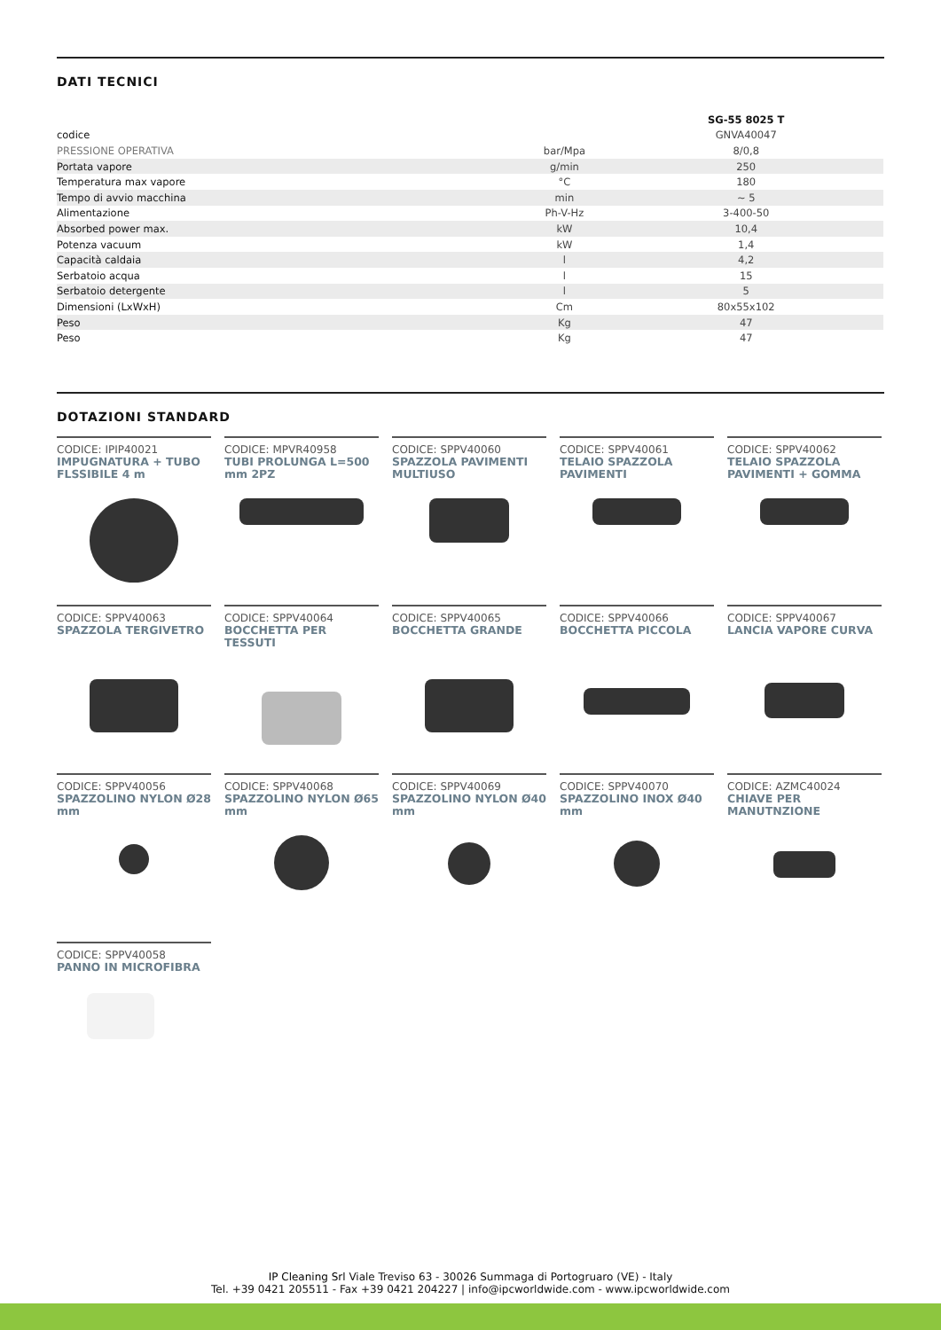DATI TECNICI
| | | SG-55 8025 T |
| --- | --- | --- |
| codice | | GNVA40047 |
| PRESSIONE OPERATIVA | bar/Mpa | 8/0,8 |
| Portata vapore | g/min | 250 |
| Temperatura max vapore | °C | 180 |
| Tempo di avvio macchina | min | ~ 5 |
| Alimentazione | Ph-V-Hz | 3-400-50 |
| Absorbed power max. | kW | 10,4 |
| Potenza vacuum | kW | 1,4 |
| Capacità caldaia | l | 4,2 |
| Serbatoio acqua | l | 15 |
| Serbatoio detergente | l | 5 |
| Dimensioni (LxWxH) | Cm | 80x55x102 |
| Peso | Kg | 47 |
| Peso | Kg | 47 |
DOTAZIONI STANDARD
CODICE: IPIP40021
IMPUGNATURA + TUBO FLSSIBILE 4 m
CODICE: MPVR40958
TUBI PROLUNGA L=500 mm 2PZ
CODICE: SPPV40060
SPAZZOLA PAVIMENTI MULTIUSO
CODICE: SPPV40061
TELAIO SPAZZOLA PAVIMENTI
CODICE: SPPV40062
TELAIO SPAZZOLA PAVIMENTI + GOMMA
CODICE: SPPV40063
SPAZZOLA TERGIVETRO
CODICE: SPPV40064
BOCCHETTA PER TESSUTI
CODICE: SPPV40065
BOCCHETTA GRANDE
CODICE: SPPV40066
BOCCHETTA PICCOLA
CODICE: SPPV40067
LANCIA VAPORE CURVA
CODICE: SPPV40056
SPAZZOLINO NYLON Ø28 mm
CODICE: SPPV40068
SPAZZOLINO NYLON Ø65 mm
CODICE: SPPV40069
SPAZZOLINO NYLON Ø40 mm
CODICE: SPPV40070
SPAZZOLINO INOX Ø40 mm
CODICE: AZMC40024
CHIAVE PER MANUTNZIONE
CODICE: SPPV40058
PANNO IN MICROFIBRA
IP Cleaning Srl Viale Treviso 63 - 30026 Summaga di Portogruaro (VE) - Italy
Tel. +39 0421 205511 - Fax +39 0421 204227 | info@ipcworldwide.com - www.ipcworldwide.com